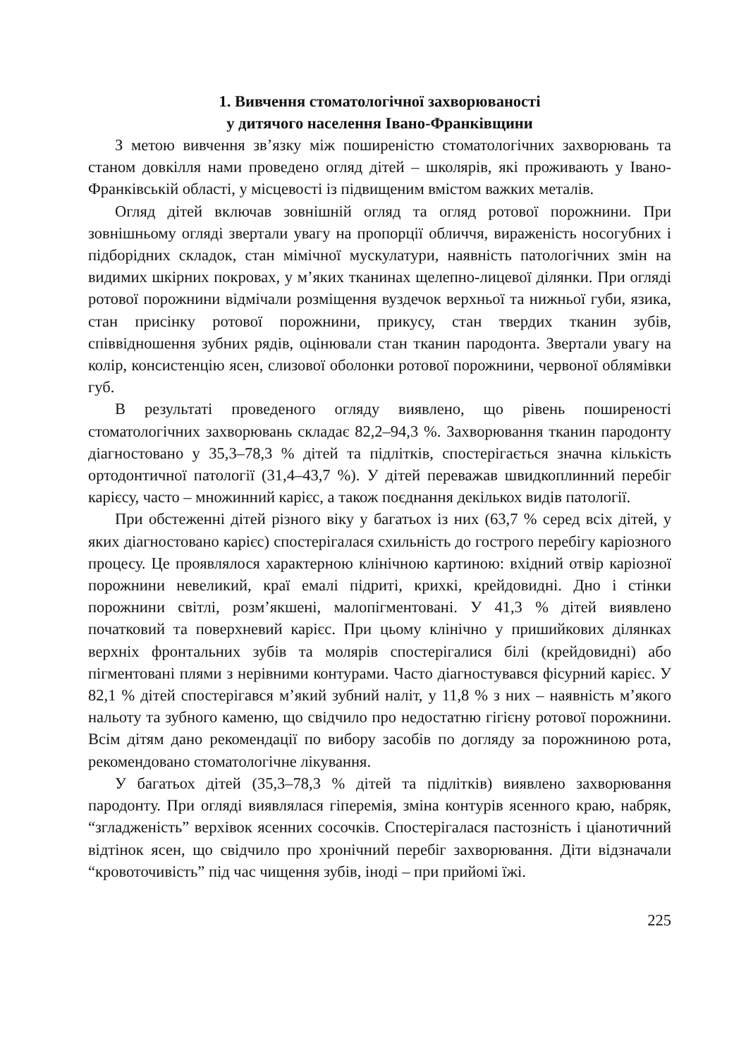1. Вивчення стоматологічної захворюваності
у дитячого населення Івано-Франківщини
З метою вивчення зв’язку між поширеністю стоматологічних захворювань та станом довкілля нами проведено огляд дітей – школярів, які проживають у Івано-Франківській області, у місцевості із підвищеним вмістом важких металів.
Огляд дітей включав зовнішній огляд та огляд ротової порожнини. При зовнішньому огляді звертали увагу на пропорції обличчя, вираженість носогубних і підборідних складок, стан мімічної мускулатури, наявність патологічних змін на видимих шкірних покровах, у м’яких тканинах щелепно-лицевої ділянки. При огляді ротової порожнини відмічали розміщення вуздечок верхньої та нижньої губи, язика, стан присінку ротової порожнини, прикусу, стан твердих тканин зубів, співвідношення зубних рядів, оцінювали стан тканин пародонта. Звертали увагу на колір, консистенцію ясен, слизової оболонки ротової порожнини, червоної облямівки губ.
В результаті проведеного огляду виявлено, що рівень поширеності стоматологічних захворювань складає 82,2–94,3 %. Захворювання тканин пародонту діагностовано у 35,3–78,3 % дітей та підлітків, спостерігається значна кількість ортодонтичної патології (31,4–43,7 %). У дітей переважав швидкоплинний перебіг карієсу, часто – множинний карієс, а також поєднання декількох видів патології.
При обстеженні дітей різного віку у багатьох із них (63,7 % серед всіх дітей, у яких діагностовано карієс) спостерігалася схильність до гострого перебігу каріозного процесу. Це проявлялося характерною клінічною картиною: вхідний отвір каріозної порожнини невеликий, краї емалі підриті, крихкі, крейдовидні. Дно і стінки порожнини світлі, розм’якшені, малопігментовані. У 41,3 % дітей виявлено початковий та поверхневий карієс. При цьому клінічно у пришийкових ділянках верхніх фронтальних зубів та молярів спостерігалися білі (крейдовидні) або пігментовані плями з нерівними контурами. Часто діагностувався фісурний карієс. У 82,1 % дітей спостерігався м’який зубний наліт, у 11,8 % з них – наявність м’якого нальоту та зубного каменю, що свідчило про недостатню гігієну ротової порожнини. Всім дітям дано рекомендації по вибору засобів по догляду за порожниною рота, рекомендовано стоматологічне лікування.
У багатьох дітей (35,3–78,3 % дітей та підлітків) виявлено захворювання пародонту. При огляді виявлялася гіперемія, зміна контурів ясенного краю, набряк, “згладженість” верхівок ясенних сосочків. Спостерігалася пастозність і ціанотичний відтінок ясен, що свідчило про хронічний перебіг захворювання. Діти відзначали “кровоточивість” під час чищення зубів, іноді – при прийомі їжі.
225